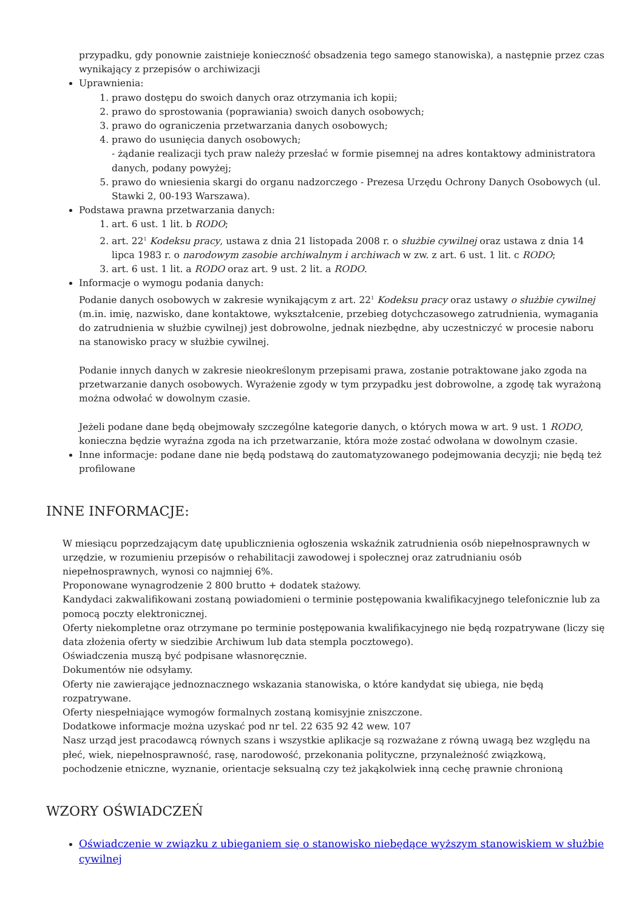przypadku, gdy ponownie zaistnieje konieczność obsadzenia tego samego stanowiska), a następnie przez czas wynikający z przepisów o archiwizacji
Uprawnienia:
1. prawo dostępu do swoich danych oraz otrzymania ich kopii;
2. prawo do sprostowania (poprawiania) swoich danych osobowych;
3. prawo do ograniczenia przetwarzania danych osobowych;
4. prawo do usunięcia danych osobowych;
- żądanie realizacji tych praw należy przesłać w formie pisemnej na adres kontaktowy administratora danych, podany powyżej;
5. prawo do wniesienia skargi do organu nadzorczego - Prezesa Urzędu Ochrony Danych Osobowych (ul. Stawki 2, 00-193 Warszawa).
Podstawa prawna przetwarzania danych:
1. art. 6 ust. 1 lit. b RODO;
2. art. 22<sup>1</sup> Kodeksu pracy, ustawa z dnia 21 listopada 2008 r. o służbie cywilnej oraz ustawa z dnia 14 lipca 1983 r. o narodowym zasobie archiwalnym i archiwach w zw. z art. 6 ust. 1 lit. c RODO;
3. art. 6 ust. 1 lit. a RODO oraz art. 9 ust. 2 lit. a RODO.
Informacje o wymogu podania danych:
Podanie danych osobowych w zakresie wynikającym z art. 22<sup>1</sup> Kodeksu pracy oraz ustawy o służbie cywilnej (m.in. imię, nazwisko, dane kontaktowe, wykształcenie, przebieg dotychczasowego zatrudnienia, wymagania do zatrudnienia w służbie cywilnej) jest dobrowolne, jednak niezbędne, aby uczestniczyć w procesie naboru na stanowisko pracy w służbie cywilnej.
Podanie innych danych w zakresie nieokreślonym przepisami prawa, zostanie potraktowane jako zgoda na przetwarzanie danych osobowych. Wyrażenie zgody w tym przypadku jest dobrowolne, a zgodę tak wyrażoną można odwołać w dowolnym czasie.
Jeżeli podane dane będą obejmowały szczególne kategorie danych, o których mowa w art. 9 ust. 1 RODO, konieczna będzie wyraźna zgoda na ich przetwarzanie, która może zostać odwołana w dowolnym czasie.
Inne informacje: podane dane nie będą podstawą do zautomatyzowanego podejmowania decyzji; nie będą też profilowane
INNE INFORMACJE:
W miesiącu poprzedzającym datę upublicznienia ogłoszenia wskaźnik zatrudnienia osób niepełnosprawnych w urzędzie, w rozumieniu przepisów o rehabilitacji zawodowej i społecznej oraz zatrudnianiu osób niepełnosprawnych, wynosi co najmniej 6%.
Proponowane wynagrodzenie 2 800 brutto + dodatek stażowy.
Kandydaci zakwalifikowani zostaną powiadomieni o terminie postępowania kwalifikacyjnego telefonicznie lub za pomocą poczty elektronicznej.
Oferty niekompletne oraz otrzymane po terminie postępowania kwalifikacyjnego nie będą rozpatrywane (liczy się data złożenia oferty w siedzibie Archiwum lub data stempla pocztowego).
Oświadczenia muszą być podpisane własnoręcznie.
Dokumentów nie odsyłamy.
Oferty nie zawierające jednoznacznego wskazania stanowiska, o które kandydat się ubiega, nie będą rozpatrywane.
Oferty niespełniające wymogów formalnych zostaną komisyjnie zniszczone.
Dodatkowe informacje można uzyskać pod nr tel. 22 635 92 42 wew. 107
Nasz urząd jest pracodawcą równych szans i wszystkie aplikacje są rozważane z równą uwagą bez względu na płeć, wiek, niepełnosprawność, rasę, narodowość, przekonania polityczne, przynależność związkową, pochodzenie etniczne, wyznanie, orientacje seksualną czy też jakąkolwiek inną cechę prawnie chronioną
WZORY OŚWIADCZEŃ
Oświadczenie w związku z ubieganiem się o stanowisko niebędące wyższym stanowiskiem w służbie cywilnej